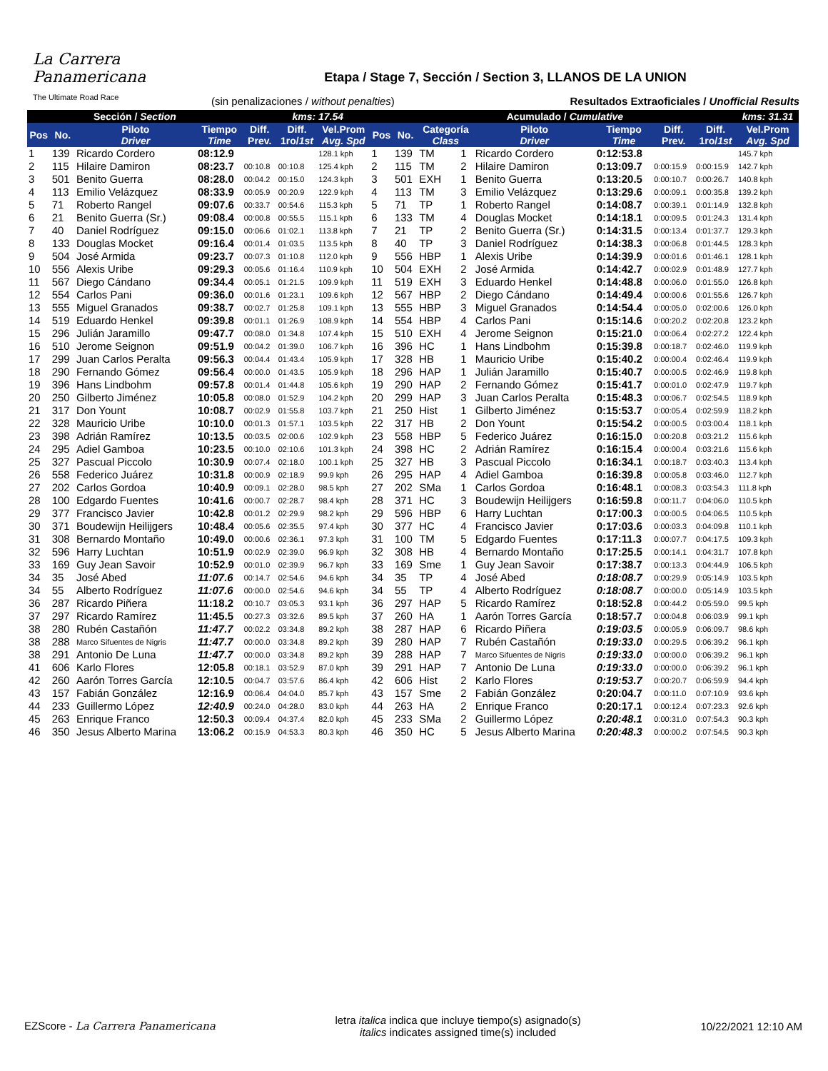La Carrera Panamericana
The Ultimate Road Race
Etapa / Stage 7, Sección / Section 3, LLANOS DE LA UNION
(sin penalizaciones / without penalties) Resultados Extraoficiales / Unofficial Results
| Sección / Section | | | | kms: 17.54 | | | | Acumulado / Cumulative | | | | | | | kms: 31.31 |
| --- | --- | --- | --- | --- | --- | --- | --- | --- | --- | --- | --- | --- | --- | --- | --- |
| Pos | No. | Piloto Driver | Tiempo Time | Diff. Prev. | Diff. 1ro/ 1st | Vel.Prom Avg. Spd | Pos | No. | Categoría Class | | Piloto Driver | Tiempo Time | Diff. Prev. | Diff. 1ro/ 1st | Vel.Prom Avg. Spd |
| 1 | 139 | Ricardo Cordero | 08:12.9 | | | 128.1 kph | 1 | 139 | TM | 1 | Ricardo Cordero | 0:12:53.8 | | | 145.7 kph |
| 2 | 115 | Hilaire Damiron | 08:23.7 | 00:10.8 | 00:10.8 | 125.4 kph | 2 | 115 | TM | 2 | Hilaire Damiron | 0:13:09.7 | 0:00:15.9 | 0:00:15.9 | 142.7 kph |
| 3 | 501 | Benito Guerra | 08:28.0 | 00:04.2 | 00:15.0 | 124.3 kph | 3 | 501 | EXH | 1 | Benito Guerra | 0:13:20.5 | 0:00:10.7 | 0:00:26.7 | 140.8 kph |
| 4 | 113 | Emilio Velázquez | 08:33.9 | 00:05.9 | 00:20.9 | 122.9 kph | 4 | 113 | TM | 3 | Emilio Velázquez | 0:13:29.6 | 0:00:09.1 | 0:00:35.8 | 139.2 kph |
| 5 | 71 | Roberto Rangel | 09:07.6 | 00:33.7 | 00:54.6 | 115.3 kph | 5 | 71 | TP | 1 | Roberto Rangel | 0:14:08.7 | 0:00:39.1 | 0:01:14.9 | 132.8 kph |
| 6 | 21 | Benito Guerra (Sr.) | 09:08.4 | 00:00.8 | 00:55.5 | 115.1 kph | 6 | 133 | TM | 4 | Douglas Mocket | 0:14:18.1 | 0:00:09.5 | 0:01:24.3 | 131.4 kph |
| 7 | 40 | Daniel Rodríguez | 09:15.0 | 00:06.6 | 01:02.1 | 113.8 kph | 7 | 21 | TP | 2 | Benito Guerra (Sr.) | 0:14:31.5 | 0:00:13.4 | 0:01:37.7 | 129.3 kph |
| 8 | 133 | Douglas Mocket | 09:16.4 | 00:01.4 | 01:03.5 | 113.5 kph | 8 | 40 | TP | 3 | Daniel Rodríguez | 0:14:38.3 | 0:00:06.8 | 0:01:44.5 | 128.3 kph |
| 9 | 504 | José Armida | 09:23.7 | 00:07.3 | 01:10.8 | 112.0 kph | 9 | 556 | HBP | 1 | Alexis Uribe | 0:14:39.9 | 0:00:01.6 | 0:01:46.1 | 128.1 kph |
| 10 | 556 | Alexis Uribe | 09:29.3 | 00:05.6 | 01:16.4 | 110.9 kph | 10 | 504 | EXH | 2 | José Armida | 0:14:42.7 | 0:00:02.9 | 0:01:48.9 | 127.7 kph |
| 11 | 567 | Diego Cándano | 09:34.4 | 00:05.1 | 01:21.5 | 109.9 kph | 11 | 519 | EXH | 3 | Eduardo Henkel | 0:14:48.8 | 0:00:06.0 | 0:01:55.0 | 126.8 kph |
| 12 | 554 | Carlos Pani | 09:36.0 | 00:01.6 | 01:23.1 | 109.6 kph | 12 | 567 | HBP | 2 | Diego Cándano | 0:14:49.4 | 0:00:00.6 | 0:01:55.6 | 126.7 kph |
| 13 | 555 | Miguel Granados | 09:38.7 | 00:02.7 | 01:25.8 | 109.1 kph | 13 | 555 | HBP | 3 | Miguel Granados | 0:14:54.4 | 0:00:05.0 | 0:02:00.6 | 126.0 kph |
| 14 | 519 | Eduardo Henkel | 09:39.8 | 00:01.1 | 01:26.9 | 108.9 kph | 14 | 554 | HBP | 4 | Carlos Pani | 0:15:14.6 | 0:00:20.2 | 0:02:20.8 | 123.2 kph |
| 15 | 296 | Julián Jaramillo | 09:47.7 | 00:08.0 | 01:34.8 | 107.4 kph | 15 | 510 | EXH | 4 | Jerome Seignon | 0:15:21.0 | 0:00:06.4 | 0:02:27.2 | 122.4 kph |
| 16 | 510 | Jerome Seignon | 09:51.9 | 00:04.2 | 01:39.0 | 106.7 kph | 16 | 396 | HC | 1 | Hans Lindbohm | 0:15:39.8 | 0:00:18.7 | 0:02:46.0 | 119.9 kph |
| 17 | 299 | Juan Carlos Peralta | 09:56.3 | 00:04.4 | 01:43.4 | 105.9 kph | 17 | 328 | HB | 1 | Mauricio Uribe | 0:15:40.2 | 0:00:00.4 | 0:02:46.4 | 119.9 kph |
| 18 | 290 | Fernando Gómez | 09:56.4 | 00:00.0 | 01:43.5 | 105.9 kph | 18 | 296 | HAP | 1 | Julián Jaramillo | 0:15:40.7 | 0:00:00.5 | 0:02:46.9 | 119.8 kph |
| 19 | 396 | Hans Lindbohm | 09:57.8 | 00:01.4 | 01:44.8 | 105.6 kph | 19 | 290 | HAP | 2 | Fernando Gómez | 0:15:41.7 | 0:00:01.0 | 0:02:47.9 | 119.7 kph |
| 20 | 250 | Gilberto Jiménez | 10:05.8 | 00:08.0 | 01:52.9 | 104.2 kph | 20 | 299 | HAP | 3 | Juan Carlos Peralta | 0:15:48.3 | 0:00:06.7 | 0:02:54.5 | 118.9 kph |
| 21 | 317 | Don Yount | 10:08.7 | 00:02.9 | 01:55.8 | 103.7 kph | 21 | 250 | Hist | 1 | Gilberto Jiménez | 0:15:53.7 | 0:00:05.4 | 0:02:59.9 | 118.2 kph |
| 22 | 328 | Mauricio Uribe | 10:10.0 | 00:01.3 | 01:57.1 | 103.5 kph | 22 | 317 | HB | 2 | Don Yount | 0:15:54.2 | 0:00:00.5 | 0:03:00.4 | 118.1 kph |
| 23 | 398 | Adrián Ramírez | 10:13.5 | 00:03.5 | 02:00.6 | 102.9 kph | 23 | 558 | HBP | 5 | Federico Juárez | 0:16:15.0 | 0:00:20.8 | 0:03:21.2 | 115.6 kph |
| 24 | 295 | Adiel Gamboa | 10:23.5 | 00:10.0 | 02:10.6 | 101.3 kph | 24 | 398 | HC | 2 | Adrián Ramírez | 0:16:15.4 | 0:00:00.4 | 0:03:21.6 | 115.6 kph |
| 25 | 327 | Pascual Piccolo | 10:30.9 | 00:07.4 | 02:18.0 | 100.1 kph | 25 | 327 | HB | 3 | Pascual Piccolo | 0:16:34.1 | 0:00:18.7 | 0:03:40.3 | 113.4 kph |
| 26 | 558 | Federico Juárez | 10:31.8 | 00:00.9 | 02:18.9 | 99.9 kph | 26 | 295 | HAP | 4 | Adiel Gamboa | 0:16:39.8 | 0:00:05.8 | 0:03:46.0 | 112.7 kph |
| 27 | 202 | Carlos Gordoa | 10:40.9 | 00:09.1 | 02:28.0 | 98.5 kph | 27 | 202 | SMa | 1 | Carlos Gordoa | 0:16:48.1 | 0:00:08.3 | 0:03:54.3 | 111.8 kph |
| 28 | 100 | Edgardo Fuentes | 10:41.6 | 00:00.7 | 02:28.7 | 98.4 kph | 28 | 371 | HC | 3 | Boudewijn Heilijgers | 0:16:59.8 | 0:00:11.7 | 0:04:06.0 | 110.5 kph |
| 29 | 377 | Francisco Javier | 10:42.8 | 00:01.2 | 02:29.9 | 98.2 kph | 29 | 596 | HBP | 6 | Harry Luchtan | 0:17:00.3 | 0:00:00.5 | 0:04:06.5 | 110.5 kph |
| 30 | 371 | Boudewijn Heilijgers | 10:48.4 | 00:05.6 | 02:35.5 | 97.4 kph | 30 | 377 | HC | 4 | Francisco Javier | 0:17:03.6 | 0:00:03.3 | 0:04:09.8 | 110.1 kph |
| 31 | 308 | Bernardo Montaño | 10:49.0 | 00:00.6 | 02:36.1 | 97.3 kph | 31 | 100 | TM | 5 | Edgardo Fuentes | 0:17:11.3 | 0:00:07.7 | 0:04:17.5 | 109.3 kph |
| 32 | 596 | Harry Luchtan | 10:51.9 | 00:02.9 | 02:39.0 | 96.9 kph | 32 | 308 | HB | 4 | Bernardo Montaño | 0:17:25.5 | 0:00:14.1 | 0:04:31.7 | 107.8 kph |
| 33 | 169 | Guy Jean Savoir | 10:52.9 | 00:01.0 | 02:39.9 | 96.7 kph | 33 | 169 | Sme | 1 | Guy Jean Savoir | 0:17:38.7 | 0:00:13.3 | 0:04:44.9 | 106.5 kph |
| 34 | 35 | José Abed | 11:07.6 | 00:14.7 | 02:54.6 | 94.6 kph | 34 | 35 | TP | 4 | José Abed | 0:18:08.7 | 0:00:29.9 | 0:05:14.9 | 103.5 kph |
| 34 | 55 | Alberto Rodríguez | 11:07.6 | 00:00.0 | 02:54.6 | 94.6 kph | 34 | 55 | TP | 4 | Alberto Rodríguez | 0:18:08.7 | 0:00:00.0 | 0:05:14.9 | 103.5 kph |
| 36 | 287 | Ricardo Piñera | 11:18.2 | 00:10.7 | 03:05.3 | 93.1 kph | 36 | 297 | HAP | 5 | Ricardo Ramírez | 0:18:52.8 | 0:00:44.2 | 0:05:59.0 | 99.5 kph |
| 37 | 297 | Ricardo Ramírez | 11:45.5 | 00:27.3 | 03:32.6 | 89.5 kph | 37 | 260 | HA | 1 | Aarón Torres García | 0:18:57.7 | 0:00:04.8 | 0:06:03.9 | 99.1 kph |
| 38 | 280 | Rubén Castañón | 11:47.7 | 00:02.2 | 03:34.8 | 89.2 kph | 38 | 287 | HAP | 6 | Ricardo Piñera | 0:19:03.5 | 0:00:05.9 | 0:06:09.7 | 98.6 kph |
| 38 | 288 | Marco Sifuentes de Nigris | 11:47.7 | 00:00.0 | 03:34.8 | 89.2 kph | 39 | 280 | HAP | 7 | Rubén Castañón | 0:19:33.0 | 0:00:29.5 | 0:06:39.2 | 96.1 kph |
| 38 | 291 | Antonio De Luna | 11:47.7 | 00:00.0 | 03:34.8 | 89.2 kph | 39 | 288 | HAP | 7 | Marco Sifuentes de Nigris | 0:19:33.0 | 0:00:00.0 | 0:06:39.2 | 96.1 kph |
| 41 | 606 | Karlo Flores | 12:05.8 | 00:18.1 | 03:52.9 | 87.0 kph | 39 | 291 | HAP | 7 | Antonio De Luna | 0:19:33.0 | 0:00:00.0 | 0:06:39.2 | 96.1 kph |
| 42 | 260 | Aarón Torres García | 12:10.5 | 00:04.7 | 03:57.6 | 86.4 kph | 42 | 606 | Hist | 2 | Karlo Flores | 0:19:53.7 | 0:00:20.7 | 0:06:59.9 | 94.4 kph |
| 43 | 157 | Fabián González | 12:16.9 | 00:06.4 | 04:04.0 | 85.7 kph | 43 | 157 | Sme | 2 | Fabián González | 0:20:04.7 | 0:00:11.0 | 0:07:10.9 | 93.6 kph |
| 44 | 233 | Guillermo López | 12:40.9 | 00:24.0 | 04:28.0 | 83.0 kph | 44 | 263 | HA | 2 | Enrique Franco | 0:20:17.1 | 0:00:12.4 | 0:07:23.3 | 92.6 kph |
| 45 | 263 | Enrique Franco | 12:50.3 | 00:09.4 | 04:37.4 | 82.0 kph | 45 | 233 | SMa | 2 | Guillermo López | 0:20:48.1 | 0:00:31.0 | 0:07:54.3 | 90.3 kph |
| 46 | 350 | Jesus Alberto Marina | 13:06.2 | 00:15.9 | 04:53.3 | 80.3 kph | 46 | 350 | HC | 5 | Jesus Alberto Marina | 0:20:48.3 | 0:00:00.2 | 0:07:54.5 | 90.3 kph |
EZScore - La Carrera Panamericana letra italica indica que incluye tiempo(s) asignado(s)
italics indicates assigned time(s) included 10/22/2021 12:10 AM